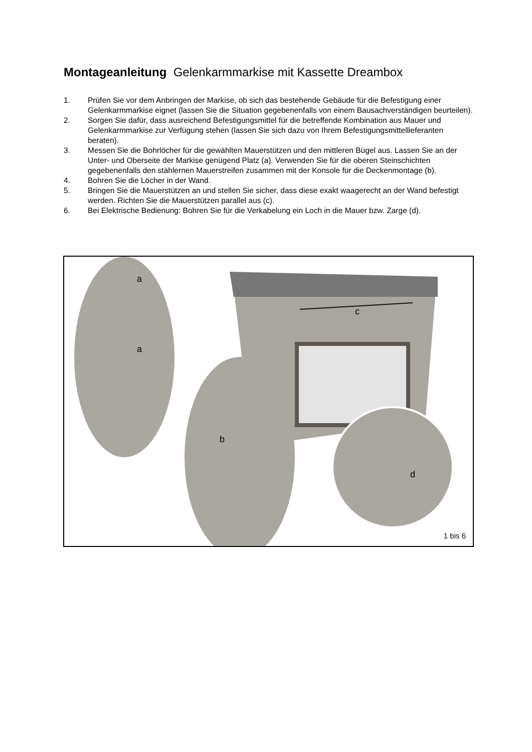Montageanleitung Gelenkarmmarkise mit Kassette Dreambox
1. Prüfen Sie vor dem Anbringen der Markise, ob sich das bestehende Gebäude für die Befestigung einer Gelenkarmmarkise eignet (lassen Sie die Situation gegebenenfalls von einem Bausachverständigen beurteilen).
2. Sorgen Sie dafür, dass ausreichend Befestigungsmittel für die betreffende Kombination aus Mauer und Gelenkarmmarkise zur Verfügung stehen (lassen Sie sich dazu von Ihrem Befestigungsmittellieferanten beraten).
3. Messen Sie die Bohrlöcher für die gewählten Mauerstützen und den mittleren Bügel aus. Lassen Sie an der Unter- und Oberseite der Markise genügend Platz (a). Verwenden Sie für die oberen Steinschichten gegebenenfalls den stählernen Mauerstreifen zusammen mit der Konsole für die Deckenmontage (b).
4. Bohren Sie die Löcher in der Wand.
5. Bringen Sie die Mauerstützen an und stellen Sie sicher, dass diese exakt waagerecht an der Wand befestigt werden. Richten Sie die Mauerstützen parallel aus (c).
6. Bei Elektrische Bedienung: Bohren Sie für die Verkabelung ein Loch in die Mauer bzw. Zarge (d).
c
a
a
b
d
1 bis 6